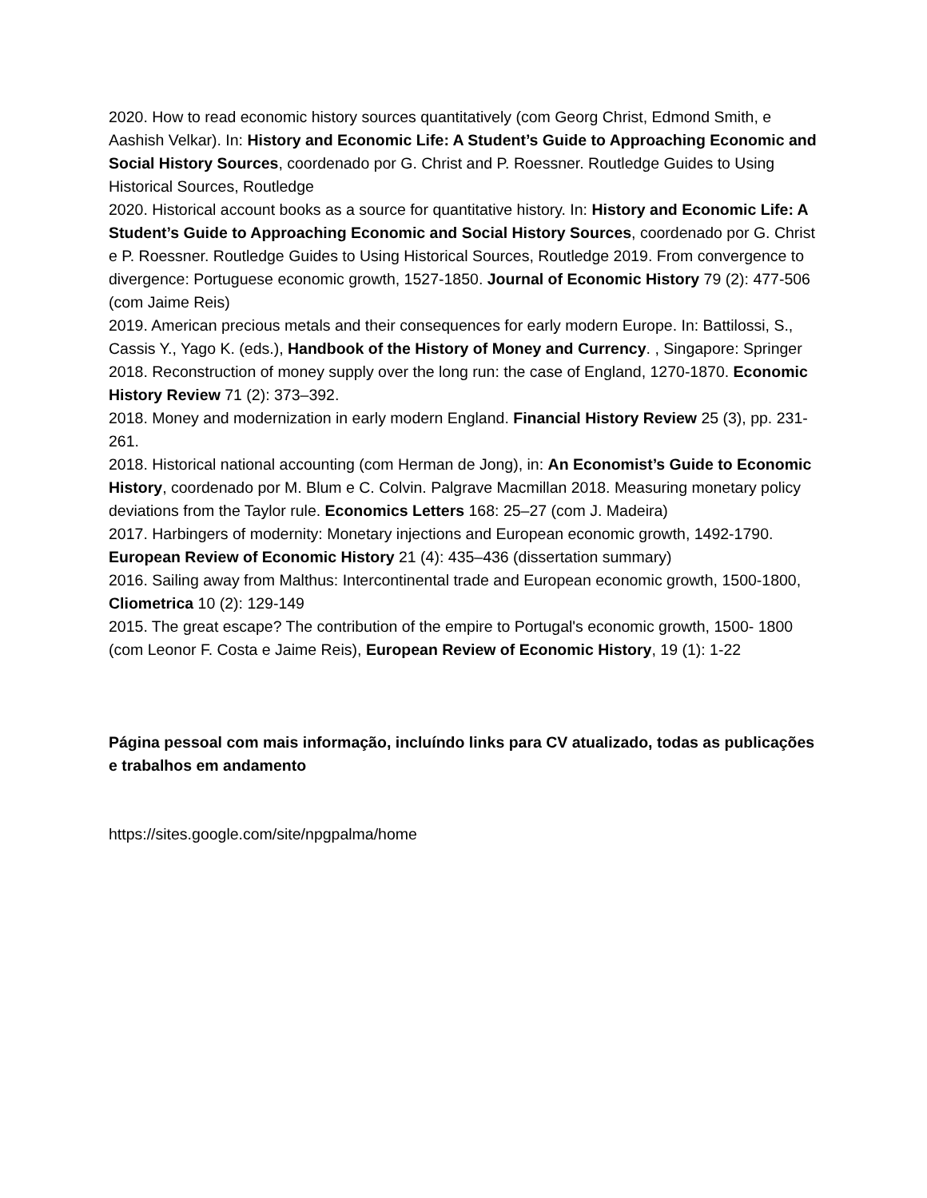2020. How to read economic history sources quantitatively (com Georg Christ, Edmond Smith, e Aashish Velkar). In: History and Economic Life: A Student’s Guide to Approaching Economic and Social History Sources, coordenado por G. Christ and P. Roessner. Routledge Guides to Using Historical Sources, Routledge
2020. Historical account books as a source for quantitative history. In: History and Economic Life: A Student’s Guide to Approaching Economic and Social History Sources, coordenado por G. Christ e P. Roessner. Routledge Guides to Using Historical Sources, Routledge 2019. From convergence to divergence: Portuguese economic growth, 1527-1850. Journal of Economic History 79 (2): 477-506 (com Jaime Reis)
2019. American precious metals and their consequences for early modern Europe. In: Battilossi, S., Cassis Y., Yago K. (eds.), Handbook of the History of Money and Currency. , Singapore: Springer
2018. Reconstruction of money supply over the long run: the case of England, 1270-1870. Economic History Review 71 (2): 373–392.
2018. Money and modernization in early modern England. Financial History Review 25 (3), pp. 231-261.
2018. Historical national accounting (com Herman de Jong), in: An Economist’s Guide to Economic History, coordenado por M. Blum e C. Colvin. Palgrave Macmillan 2018. Measuring monetary policy deviations from the Taylor rule. Economics Letters 168: 25–27 (com J. Madeira)
2017. Harbingers of modernity: Monetary injections and European economic growth, 1492-1790. European Review of Economic History 21 (4): 435–436 (dissertation summary)
2016. Sailing away from Malthus: Intercontinental trade and European economic growth, 1500-1800, Cliometrica 10 (2): 129-149
2015. The great escape? The contribution of the empire to Portugal's economic growth, 1500- 1800 (com Leonor F. Costa e Jaime Reis), European Review of Economic History, 19 (1): 1-22
Página pessoal com mais informação, incluíndo links para CV atualizado, todas as publicações e trabalhos em andamento
https://sites.google.com/site/npgpalma/home